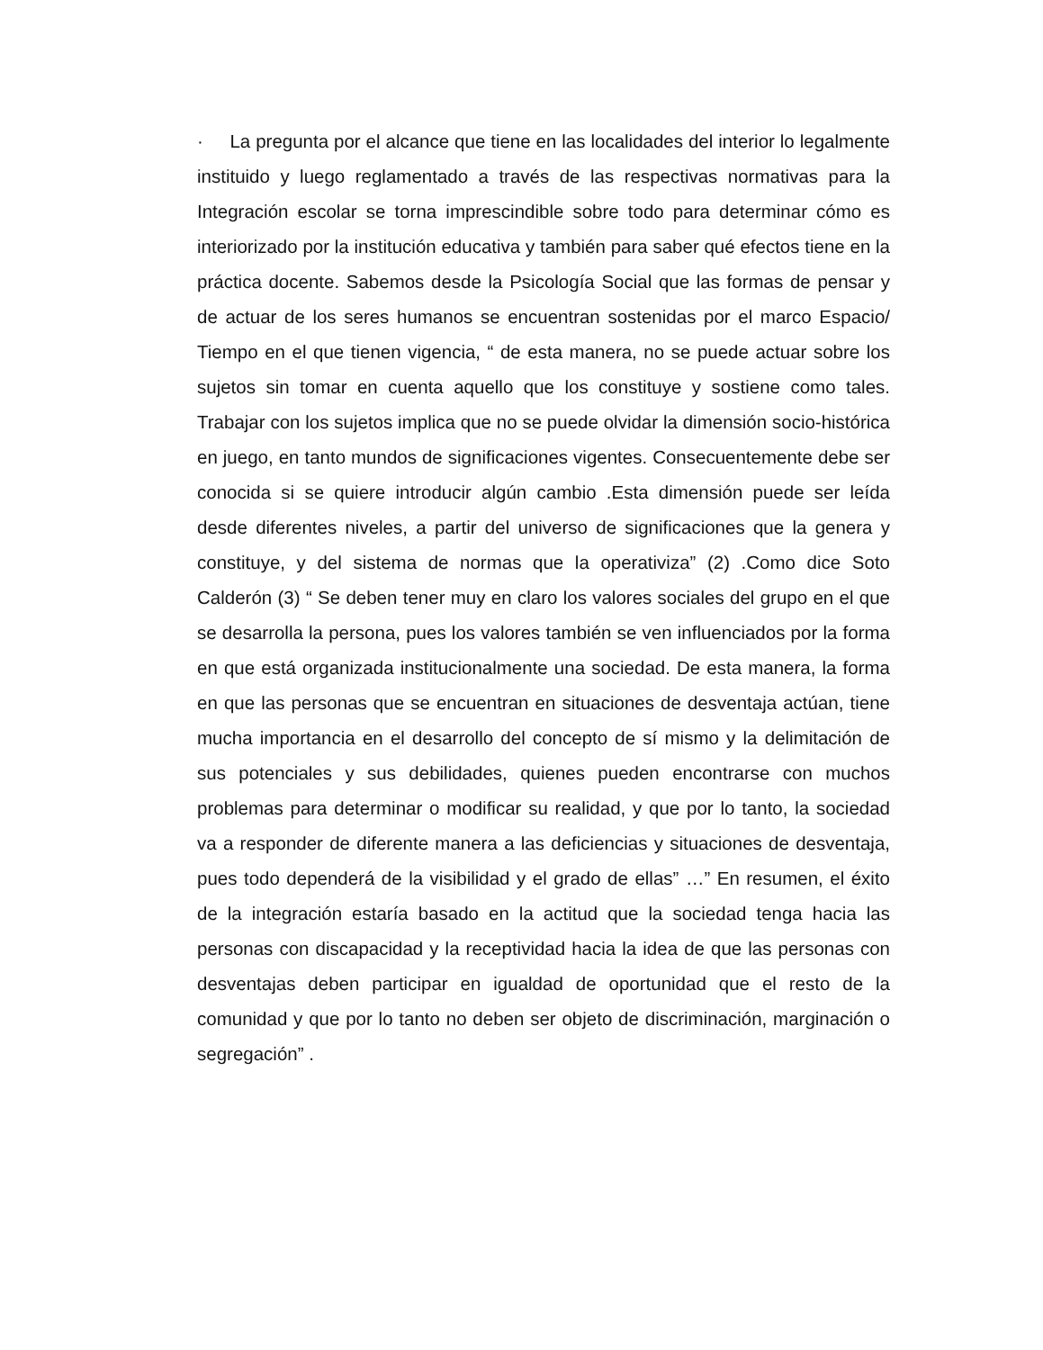· La pregunta por el alcance que tiene en las localidades del interior lo legalmente instituido y luego reglamentado a través de las respectivas normativas para la Integración escolar se torna imprescindible sobre todo para determinar cómo es interiorizado por la institución educativa y también para saber qué efectos tiene en la práctica docente. Sabemos desde la Psicología Social que las formas de pensar y de actuar de los seres humanos se encuentran sostenidas por el marco Espacio/ Tiempo en el que tienen vigencia, “ de esta manera, no se puede actuar sobre los sujetos sin tomar en cuenta aquello que los constituye y sostiene como tales. Trabajar con los sujetos implica que no se puede olvidar la dimensión socio-histórica en juego, en tanto mundos de significaciones vigentes. Consecuentemente debe ser conocida si se quiere introducir algún cambio .Esta dimensión puede ser leída desde diferentes niveles, a partir del universo de significaciones que la genera y constituye, y del sistema de normas que la operativiza” (2) .Como dice Soto Calderón (3) “ Se deben tener muy en claro los valores sociales del grupo en el que se desarrolla la persona, pues los valores también se ven influenciados por la forma en que está organizada institucionalmente una sociedad. De esta manera, la forma en que las personas que se encuentran en situaciones de desventaja actúan, tiene mucha importancia en el desarrollo del concepto de sí mismo y la delimitación de sus potenciales y sus debilidades, quienes pueden encontrarse con muchos problemas para determinar o modificar su realidad, y que por lo tanto, la sociedad va a responder de diferente manera a las deficiencias y situaciones de desventaja, pues todo dependerá de la visibilidad y el grado de ellas” …” En resumen, el éxito de la integración estaría basado en la actitud que la sociedad tenga hacia las personas con discapacidad y la receptividad hacia la idea de que las personas con desventajas deben participar en igualdad de oportunidad que el resto de la comunidad y que por lo tanto no deben ser objeto de discriminación, marginación o segregación” .